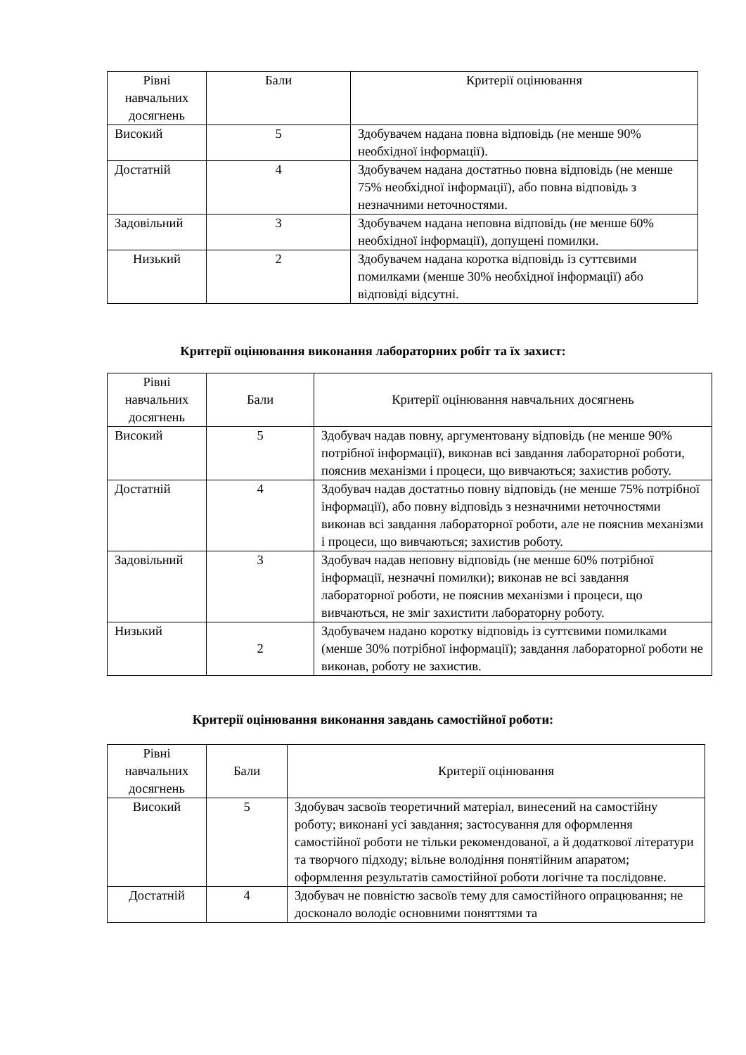| Рівні навчальних досягнень | Бали | Критерії оцінювання |
| --- | --- | --- |
| Високий | 5 | Здобувачем надана повна відповідь (не менше 90% необхідної інформації). |
| Достатній | 4 | Здобувачем надана достатньо повна відповідь (не менше 75% необхідної інформації), або повна відповідь з незначними неточностями. |
| Задовільний | 3 | Здобувачем надана неповна відповідь (не менше 60% необхідної інформації), допущені помилки. |
| Низький | 2 | Здобувачем надана коротка відповідь із суттєвими помилками (менше 30% необхідної інформації) або відповіді відсутні. |
Критерії оцінювання виконання лабораторних робіт та їх захист:
| Рівні навчальних досягнень | Бали | Критерії оцінювання навчальних досягнень |
| --- | --- | --- |
| Високий | 5 | Здобувач надав повну, аргументовану відповідь (не менше 90% потрібної інформації), виконав всі завдання лабораторної роботи, пояснив механізми і процеси, що вивчаються; захистив роботу. |
| Достатній | 4 | Здобувач надав достатньо повну відповідь (не менше 75% потрібної інформації), або повну відповідь з незначними неточностями виконав всі завдання лабораторної роботи, але не пояснив механізми і процеси, що вивчаються; захистив роботу. |
| Задовільний | 3 | Здобувач надав неповну відповідь (не менше 60% потрібної інформації, незначні помилки); виконав не всі завдання лабораторної роботи, не пояснив механізми і процеси, що вивчаються, не зміг захистити лабораторну роботу. |
| Низький | 2 | Здобувачем надано коротку відповідь із суттєвими помилками (менше 30% потрібної інформації); завдання лабораторної роботи не виконав, роботу не захистив. |
Критерії оцінювання виконання завдань самостійної роботи:
| Рівні навчальних досягнень | Бали | Критерії оцінювання |
| --- | --- | --- |
| Високий | 5 | Здобувач засвоїв теоретичний матеріал, винесений на самостійну роботу; виконані усі завдання; застосування для оформлення самостійної роботи не тільки рекомендованої, а й додаткової літератури та творчого підходу; вільне володіння понятійним апаратом; оформлення результатів самостійної роботи логічне та послідовне. |
| Достатній | 4 | Здобувач не повністю засвоїв тему для самостійного опрацювання; не досконало володіє основними поняттями та |